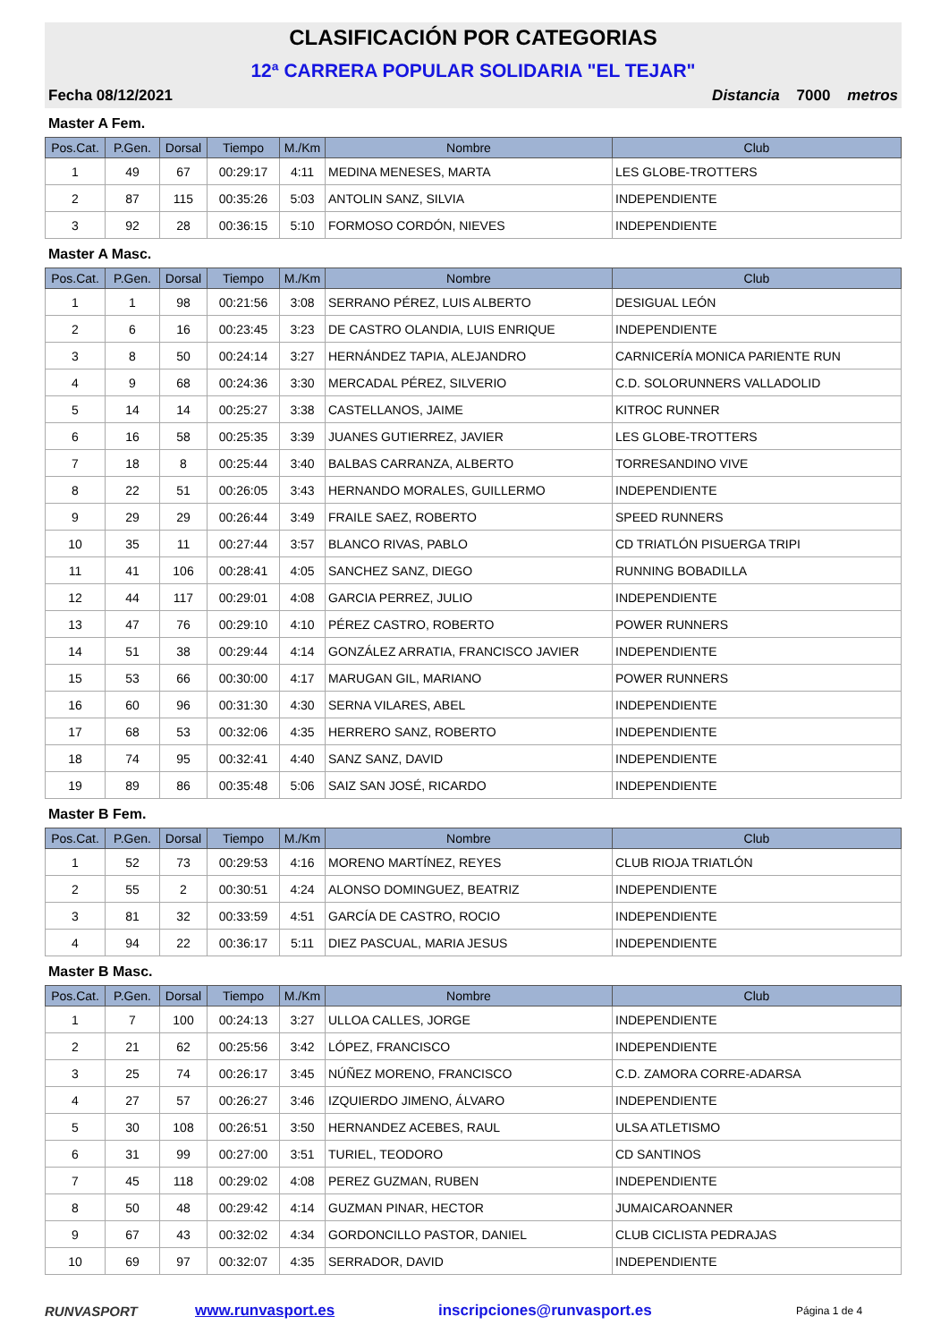CLASIFICACIÓN POR CATEGORIAS
12ª CARRERA POPULAR SOLIDARIA "EL TEJAR"
Fecha 08/12/2021 Distancia 7000 metros
Master A Fem.
| Pos.Cat. | P.Gen. | Dorsal | Tiempo | M./Km | Nombre | Club |
| --- | --- | --- | --- | --- | --- | --- |
| 1 | 49 | 67 | 00:29:17 | 4:11 | MEDINA MENESES, MARTA | LES GLOBE-TROTTERS |
| 2 | 87 | 115 | 00:35:26 | 5:03 | ANTOLIN SANZ, SILVIA | INDEPENDIENTE |
| 3 | 92 | 28 | 00:36:15 | 5:10 | FORMOSO CORDÓN, NIEVES | INDEPENDIENTE |
Master A Masc.
| Pos.Cat. | P.Gen. | Dorsal | Tiempo | M./Km | Nombre | Club |
| --- | --- | --- | --- | --- | --- | --- |
| 1 | 1 | 98 | 00:21:56 | 3:08 | SERRANO PÉREZ, LUIS ALBERTO | DESIGUAL LEÓN |
| 2 | 6 | 16 | 00:23:45 | 3:23 | DE CASTRO OLANDIA, LUIS ENRIQUE | INDEPENDIENTE |
| 3 | 8 | 50 | 00:24:14 | 3:27 | HERNÁNDEZ TAPIA, ALEJANDRO | CARNICERÍA MONICA PARIENTE RUN |
| 4 | 9 | 68 | 00:24:36 | 3:30 | MERCADAL PÉREZ, SILVERIO | C.D. SOLORUNNERS VALLADOLID |
| 5 | 14 | 14 | 00:25:27 | 3:38 | CASTELLANOS, JAIME | KITROC RUNNER |
| 6 | 16 | 58 | 00:25:35 | 3:39 | JUANES GUTIERREZ, JAVIER | LES GLOBE-TROTTERS |
| 7 | 18 | 8 | 00:25:44 | 3:40 | BALBAS CARRANZA, ALBERTO | TORRESANDINO VIVE |
| 8 | 22 | 51 | 00:26:05 | 3:43 | HERNANDO MORALES, GUILLERMO | INDEPENDIENTE |
| 9 | 29 | 29 | 00:26:44 | 3:49 | FRAILE SAEZ, ROBERTO | SPEED RUNNERS |
| 10 | 35 | 11 | 00:27:44 | 3:57 | BLANCO RIVAS, PABLO | CD TRIATLÓN PISUERGA TRIPI |
| 11 | 41 | 106 | 00:28:41 | 4:05 | SANCHEZ SANZ, DIEGO | RUNNING BOBADILLA |
| 12 | 44 | 117 | 00:29:01 | 4:08 | GARCIA PERREZ, JULIO | INDEPENDIENTE |
| 13 | 47 | 76 | 00:29:10 | 4:10 | PÉREZ CASTRO, ROBERTO | POWER RUNNERS |
| 14 | 51 | 38 | 00:29:44 | 4:14 | GONZÁLEZ ARRATIA, FRANCISCO JAVIER | INDEPENDIENTE |
| 15 | 53 | 66 | 00:30:00 | 4:17 | MARUGAN GIL, MARIANO | POWER RUNNERS |
| 16 | 60 | 96 | 00:31:30 | 4:30 | SERNA VILARES, ABEL | INDEPENDIENTE |
| 17 | 68 | 53 | 00:32:06 | 4:35 | HERRERO SANZ, ROBERTO | INDEPENDIENTE |
| 18 | 74 | 95 | 00:32:41 | 4:40 | SANZ SANZ, DAVID | INDEPENDIENTE |
| 19 | 89 | 86 | 00:35:48 | 5:06 | SAIZ SAN JOSÉ, RICARDO | INDEPENDIENTE |
Master B Fem.
| Pos.Cat. | P.Gen. | Dorsal | Tiempo | M./Km | Nombre | Club |
| --- | --- | --- | --- | --- | --- | --- |
| 1 | 52 | 73 | 00:29:53 | 4:16 | MORENO MARTÍNEZ, REYES | CLUB RIOJA TRIATLÓN |
| 2 | 55 | 2 | 00:30:51 | 4:24 | ALONSO DOMINGUEZ, BEATRIZ | INDEPENDIENTE |
| 3 | 81 | 32 | 00:33:59 | 4:51 | GARCÍA DE CASTRO, ROCIO | INDEPENDIENTE |
| 4 | 94 | 22 | 00:36:17 | 5:11 | DIEZ PASCUAL, MARIA JESUS | INDEPENDIENTE |
Master B Masc.
| Pos.Cat. | P.Gen. | Dorsal | Tiempo | M./Km | Nombre | Club |
| --- | --- | --- | --- | --- | --- | --- |
| 1 | 7 | 100 | 00:24:13 | 3:27 | ULLOA CALLES, JORGE | INDEPENDIENTE |
| 2 | 21 | 62 | 00:25:56 | 3:42 | LÓPEZ, FRANCISCO | INDEPENDIENTE |
| 3 | 25 | 74 | 00:26:17 | 3:45 | NÚÑEZ MORENO, FRANCISCO | C.D. ZAMORA CORRE-ADARSA |
| 4 | 27 | 57 | 00:26:27 | 3:46 | IZQUIERDO JIMENO, ÁLVARO | INDEPENDIENTE |
| 5 | 30 | 108 | 00:26:51 | 3:50 | HERNANDEZ ACEBES, RAUL | ULSA ATLETISMO |
| 6 | 31 | 99 | 00:27:00 | 3:51 | TURIEL, TEODORO | CD SANTINOS |
| 7 | 45 | 118 | 00:29:02 | 4:08 | PEREZ GUZMAN, RUBEN | INDEPENDIENTE |
| 8 | 50 | 48 | 00:29:42 | 4:14 | GUZMAN PINAR, HECTOR | JUMAICAROANNER |
| 9 | 67 | 43 | 00:32:02 | 4:34 | GORDONCILLO PASTOR, DANIEL | CLUB CICLISTA PEDRAJAS |
| 10 | 69 | 97 | 00:32:07 | 4:35 | SERRADOR, DAVID | INDEPENDIENTE |
RUNVASPORT www.runvasport.es inscripciones@runvasport.es Página 1 de 4